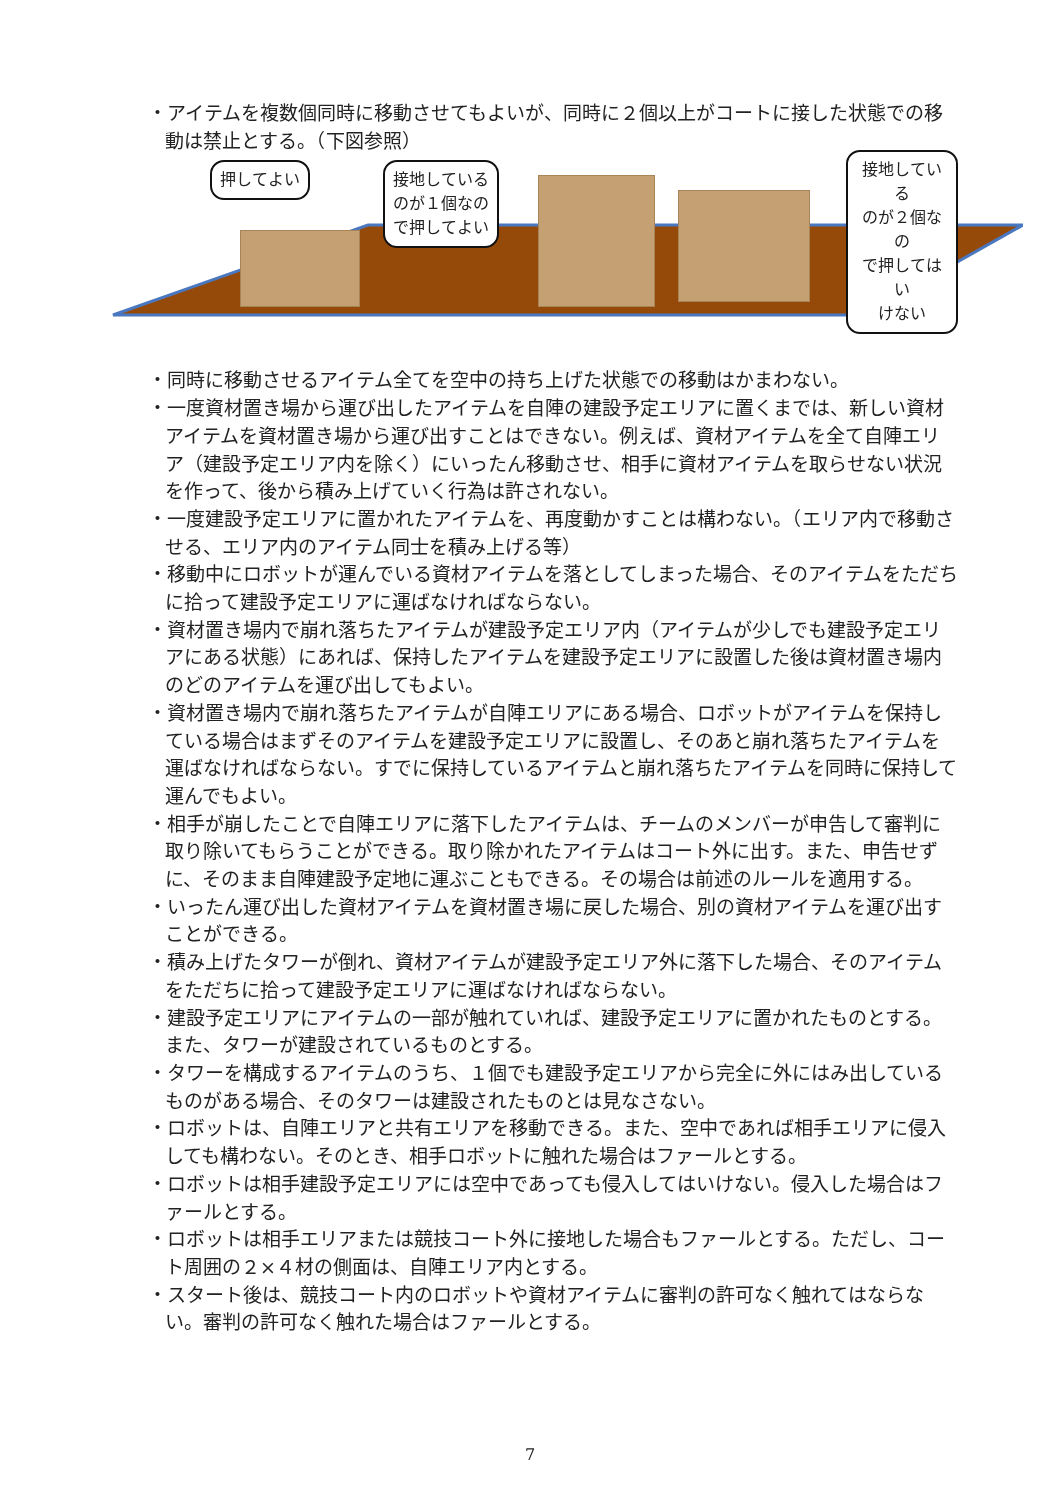・アイテムを複数個同時に移動させてもよいが、同時に２個以上がコートに接した状態での移動は禁止とする。（下図参照）
押してよい
接地している
のが１個なの
で押してよい
接地している
のが２個なの
で押してはい
けない
・同時に移動させるアイテム全てを空中の持ち上げた状態での移動はかまわない。
・一度資材置き場から運び出したアイテムを自陣の建設予定エリアに置くまでは、新しい資材アイテムを資材置き場から運び出すことはできない。例えば、資材アイテムを全て自陣エリア（建設予定エリア内を除く）にいったん移動させ、相手に資材アイテムを取らせない状況を作って、後から積み上げていく行為は許されない。
・一度建設予定エリアに置かれたアイテムを、再度動かすことは構わない。（エリア内で移動させる、エリア内のアイテム同士を積み上げる等）
・移動中にロボットが運んでいる資材アイテムを落としてしまった場合、そのアイテムをただちに拾って建設予定エリアに運ばなければならない。
・資材置き場内で崩れ落ちたアイテムが建設予定エリア内（アイテムが少しでも建設予定エリアにある状態）にあれば、保持したアイテムを建設予定エリアに設置した後は資材置き場内のどのアイテムを運び出してもよい。
・資材置き場内で崩れ落ちたアイテムが自陣エリアにある場合、ロボットがアイテムを保持している場合はまずそのアイテムを建設予定エリアに設置し、そのあと崩れ落ちたアイテムを運ばなければならない。すでに保持しているアイテムと崩れ落ちたアイテムを同時に保持して運んでもよい。
・相手が崩したことで自陣エリアに落下したアイテムは、チームのメンバーが申告して審判に取り除いてもらうことができる。取り除かれたアイテムはコート外に出す。また、申告せずに、そのまま自陣建設予定地に運ぶこともできる。その場合は前述のルールを適用する。
・いったん運び出した資材アイテムを資材置き場に戻した場合、別の資材アイテムを運び出すことができる。
・積み上げたタワーが倒れ、資材アイテムが建設予定エリア外に落下した場合、そのアイテムをただちに拾って建設予定エリアに運ばなければならない。
・建設予定エリアにアイテムの一部が触れていれば、建設予定エリアに置かれたものとする。また、タワーが建設されているものとする。
・タワーを構成するアイテムのうち、１個でも建設予定エリアから完全に外にはみ出しているものがある場合、そのタワーは建設されたものとは見なさない。
・ロボットは、自陣エリアと共有エリアを移動できる。また、空中であれば相手エリアに侵入しても構わない。そのとき、相手ロボットに触れた場合はファールとする。
・ロボットは相手建設予定エリアには空中であっても侵入してはいけない。侵入した場合はファールとする。
・ロボットは相手エリアまたは競技コート外に接地した場合もファールとする。ただし、コート周囲の２×４材の側面は、自陣エリア内とする。
・スタート後は、競技コート内のロボットや資材アイテムに審判の許可なく触れてはならない。審判の許可なく触れた場合はファールとする。
7